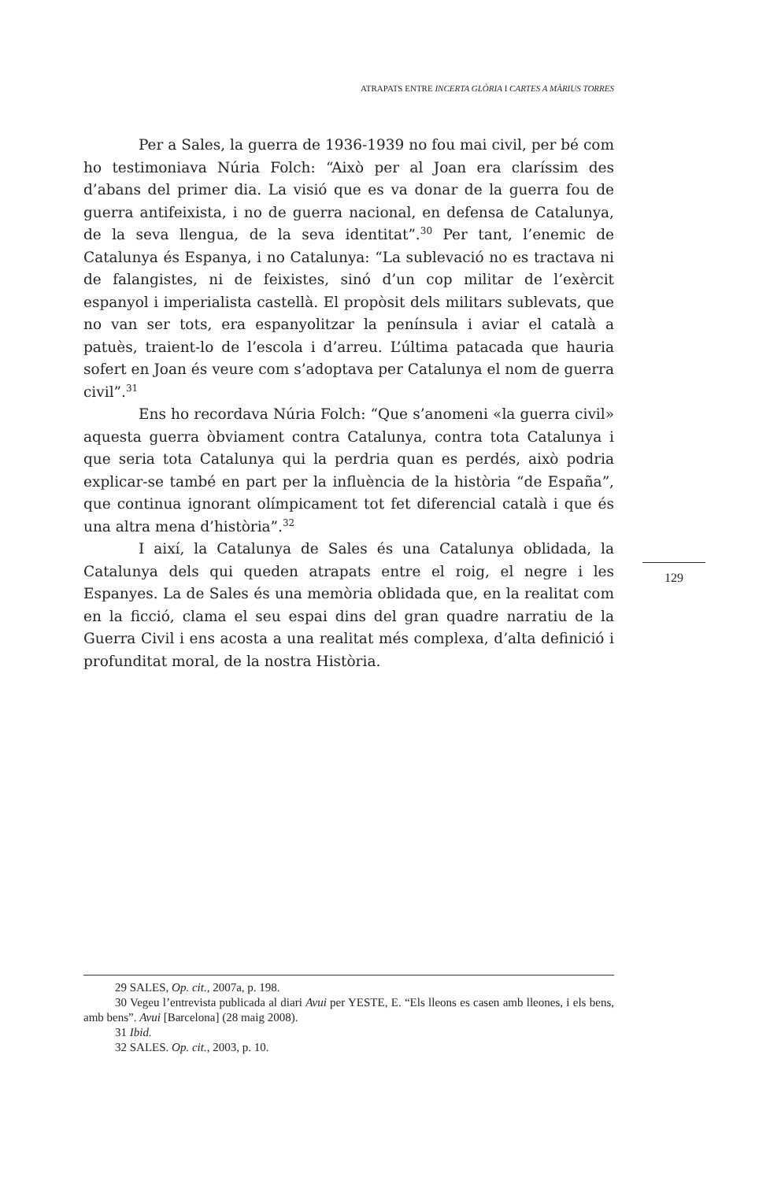ATRAPATS ENTRE INCERTA GLÒRIA I CARTES A MÀRIUS TORRES
Per a Sales, la guerra de 1936-1939 no fou mai civil, per bé com ho testimoniava Núria Folch: “Això per al Joan era claríssim des d’abans del primer dia. La visió que es va donar de la guerra fou de guerra antifeixista, i no de guerra nacional, en defensa de Catalunya, de la seva llengua, de la seva identitat”.<sup>30</sup> Per tant, l’enemic de Catalunya és Espanya, i no Catalunya: “La sublevació no es tractava ni de falangistes, ni de feixistes, sinó d’un cop militar de l’exèrcit espanyol i imperialista castellà. El propòsit dels militars sublevats, que no van ser tots, era espanyolitzar la península i aviar el català a patuès, traient-lo de l’escola i d’arreu. L’última patacada que hauria sofert en Joan és veure com s’adoptava per Catalunya el nom de guerra civil”.<sup>31</sup>
Ens ho recordava Núria Folch: “Que s’anomeni «la guerra civil» aquesta guerra òbviament contra Catalunya, contra tota Catalunya i que seria tota Catalunya qui la perdria quan es perdés, això podria explicar-se també en part per la influència de la història “de España”, que continua ignorant olímpicament tot fet diferencial català i que és una altra mena d’història”.<sup>32</sup>
I així, la Catalunya de Sales és una Catalunya oblidada, la Catalunya dels qui queden atrapats entre el roig, el negre i les Espanyes. La de Sales és una memòria oblidada que, en la realitat com en la ficció, clama el seu espai dins del gran quadre narratiu de la Guerra Civil i ens acosta a una realitat més complexa, d’alta definició i profunditat moral, de la nostra Història.
129
29 SALES, Op. cit., 2007a, p. 198.
30 Vegeu l’entrevista publicada al diari Avui per YESTE, E. “Els lleons es casen amb lleones, i els bens, amb bens”. Avui [Barcelona] (28 maig 2008).
31 Ibid.
32 SALES. Op. cit., 2003, p. 10.